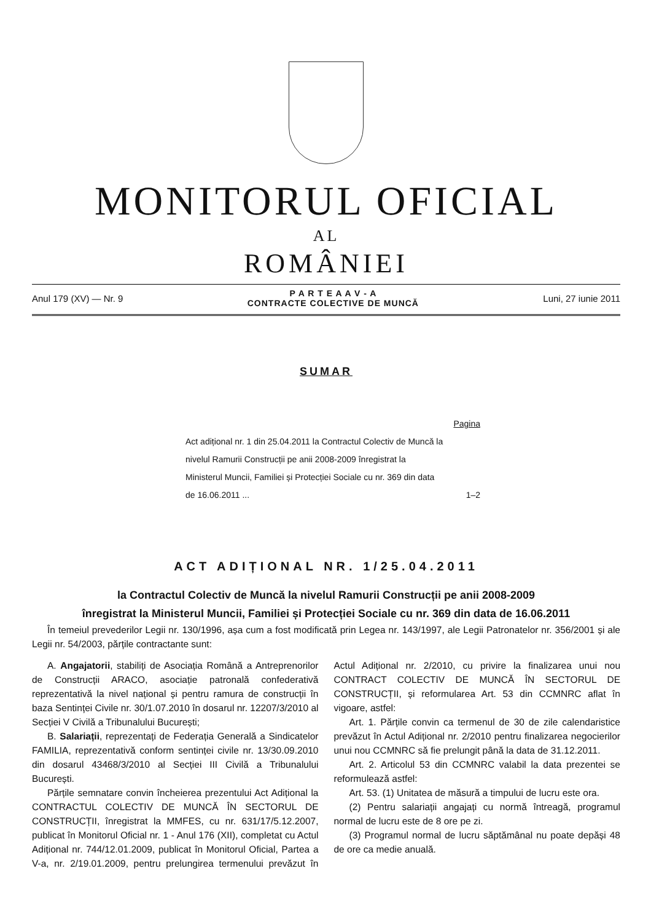MONITORUL OFICIAL
AL
ROMÂNIEI
Anul 179 (XV) — Nr. 9
P A R T E A A V - A
CONTRACTE COLECTIVE DE MUNCĂ
Luni, 27 iunie 2011
SUMAR
Pagina
Act adițional nr. 1 din 25.04.2011 la Contractul Colectiv de Muncă la nivelul Ramurii Construcții pe anii 2008-2009 înregistrat la Ministerul Muncii, Familiei și Protecției Sociale cu nr. 369 din data de 16.06.2011 ...
1–2
ACT ADIȚIONAL NR. 1/25.04.2011
la Contractul Colectiv de Muncă la nivelul Ramurii Construcții pe anii 2008-2009
înregistrat la Ministerul Muncii, Familiei și Protecției Sociale cu nr. 369 din data de 16.06.2011
În temeiul prevederilor Legii nr. 130/1996, așa cum a fost modificată prin Legea nr. 143/1997, ale Legii Patronatelor nr. 356/2001 și ale Legii nr. 54/2003, părțile contractante sunt:
A. Angajatorii, stabiliți de Asociația Română a Antreprenorilor de Construcții ARACO, asociație patronală confederativă reprezentativă la nivel național și pentru ramura de construcții în baza Sentinței Civile nr. 30/1.07.2010 în dosarul nr. 12207/3/2010 al Secției V Civilă a Tribunalului București;
B. Salariații, reprezentați de Federația Generală a Sindicatelor FAMILIA, reprezentativă conform sentinței civile nr. 13/30.09.2010 din dosarul 43468/3/2010 al Secției III Civilă a Tribunalului București.
Părțile semnatare convin încheierea prezentului Act Adițional la CONTRACTUL COLECTIV DE MUNCĂ ÎN SECTORUL DE CONSTRUCȚII, înregistrat la MMFES, cu nr. 631/17/5.12.2007, publicat în Monitorul Oficial nr. 1 - Anul 176 (XII), completat cu Actul Adițional nr. 744/12.01.2009, publicat în Monitorul Oficial, Partea a V-a, nr. 2/19.01.2009, pentru prelungirea termenului prevăzut în Actul Adițional nr. 2/2010, cu privire la finalizarea unui nou CONTRACT COLECTIV DE MUNCĂ ÎN SECTORUL DE CONSTRUCȚII, și reformularea Art. 53 din CCMNRC aflat în vigoare, astfel:
Art. 1. Părțile convin ca termenul de 30 de zile calendaristice prevăzut în Actul Adițional nr. 2/2010 pentru finalizarea negocierilor unui nou CCMNRC să fie prelungit până la data de 31.12.2011.
Art. 2. Articolul 53 din CCMNRC valabil la data prezentei se reformulează astfel:
Art. 53. (1) Unitatea de măsură a timpului de lucru este ora.
(2) Pentru salariații angajați cu normă întreagă, programul normal de lucru este de 8 ore pe zi.
(3) Programul normal de lucru săptămânal nu poate depăși 48 de ore ca medie anuală.